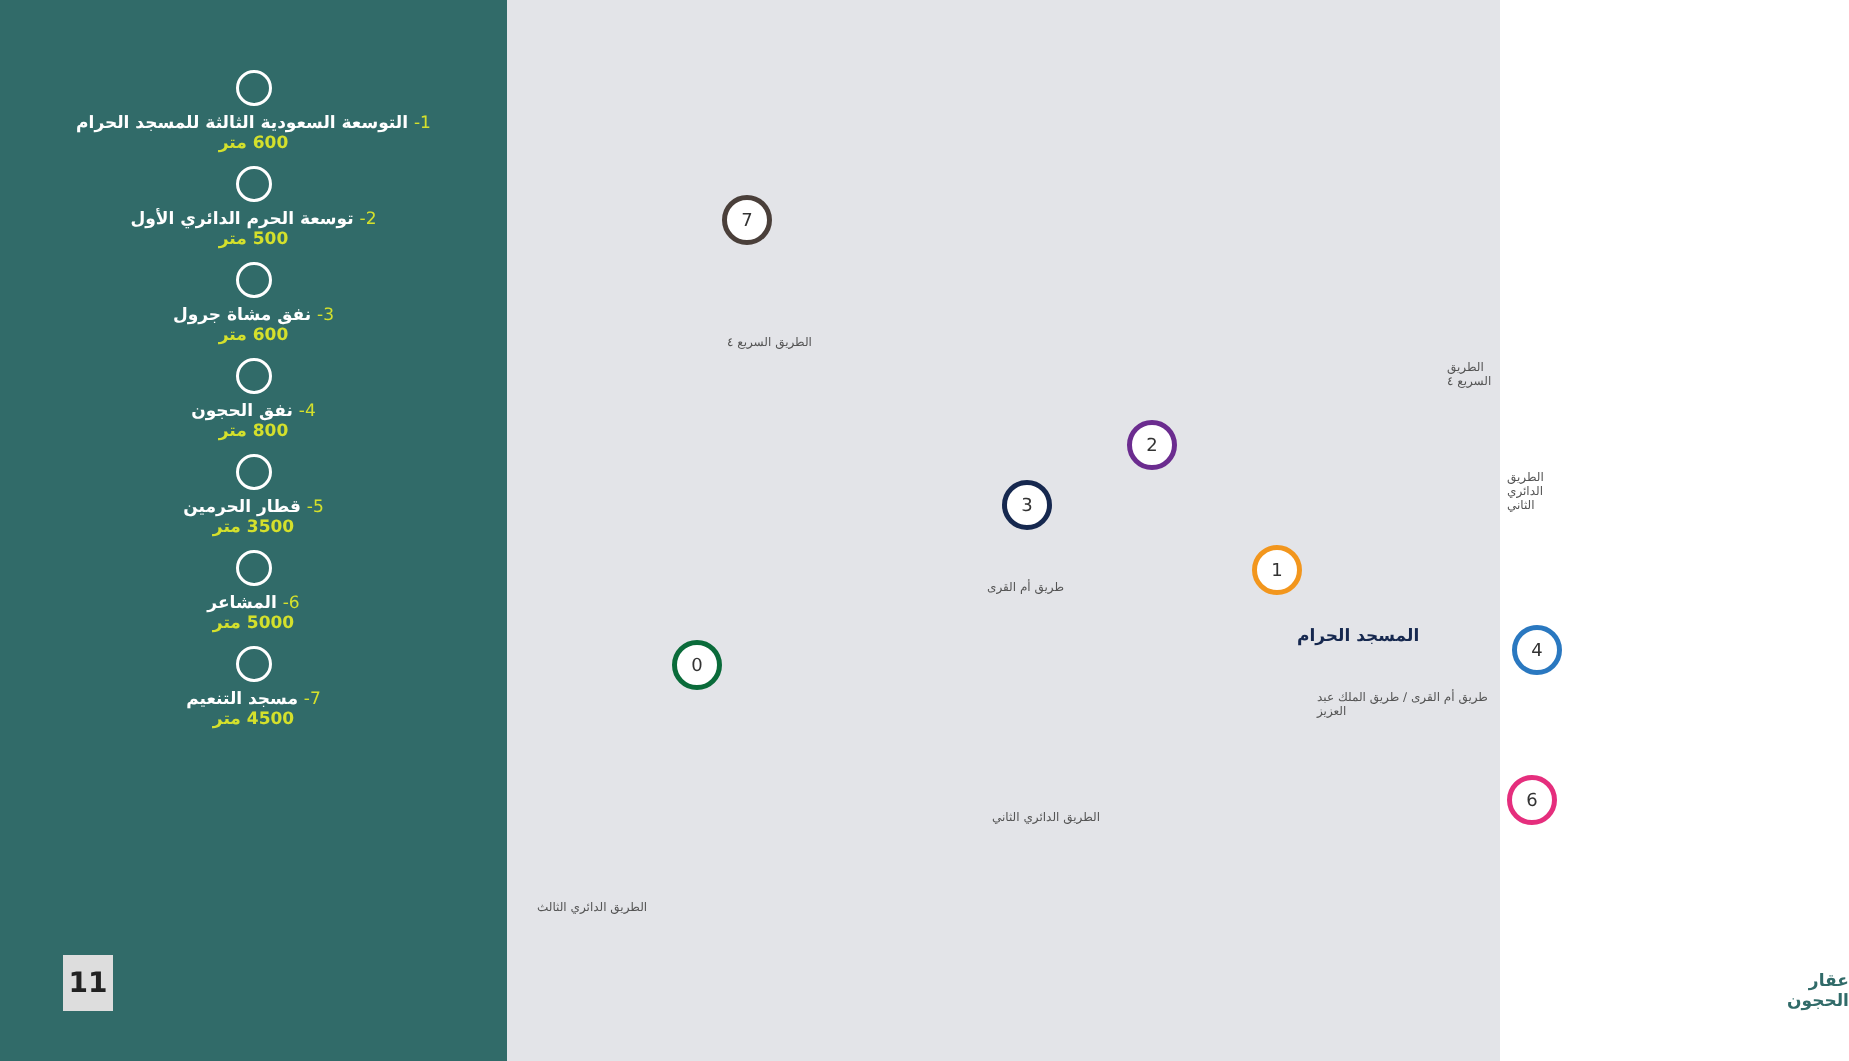1- التوسعة السعودية الثالثة للمسجد الحرام
600 متر
2- توسعة الحرم الدائري الأول
500 متر
3- نفق مشاة جرول
600 متر
4- نفق الحجون
800 متر
5- قطار الحرمين
3500 متر
6- المشاعر
5000 متر
7- مسجد التنعيم
4500 متر
11
7
الطريق السريع ٤
2
3
طريق أم القرى
1
المسجد الحرام 4
طريق أم القرى / طريق الملك عبد العزيز
0
6
الطريق الدائري الثاني
الطريق الدائري الثاني
الطريق السريع ٤
الطريق الدائري الثالث
عقار
الحجون